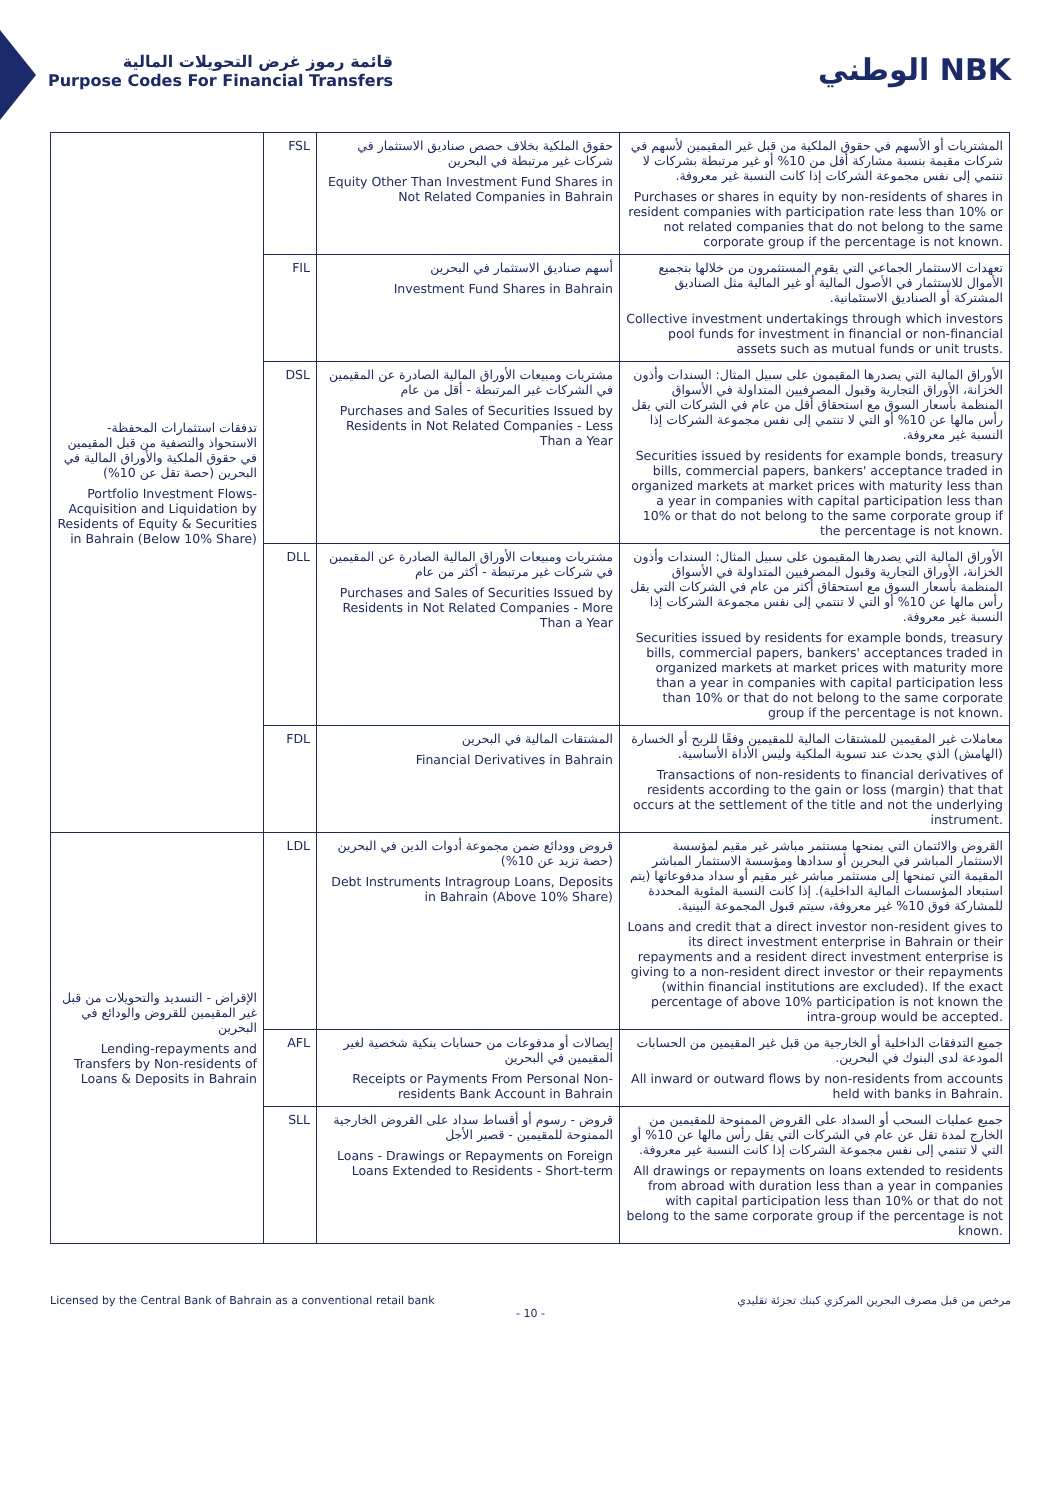قائمة رموز غرض التحويلات المالية
Purpose Codes For Financial Transfers
الوطني NBK
| تدفقات استثمارات المحفظة- الاستحواذ والتصفية من قبل المقيمين في حقوق الملكية والأوراق المالية في البحرين (حصة تقل عن 10%) Portfolio Investment Flows-Acquisition and Liquidation by Residents of Equity & Securities in Bahrain (Below 10% Share) | FSL | حقوق الملكية بخلاف حصص صناديق الاستثمار في شركات غير مرتبطة في البحرين Equity Other Than Investment Fund Shares in Not Related Companies in Bahrain | المشتريات أو الأسهم في حقوق الملكية من قبل غير المقيمين لأسهم في شركات مقيمة بنسبة مشاركة أقل من 10% أو غير مرتبطة بشركات لا تنتمي إلى نفس مجموعة الشركات إذا كانت النسبة غير معروفة. Purchases or shares in equity by non-residents of shares in resident companies with participation rate less than 10% or not related companies that do not belong to the same corporate group if the percentage is not known. |
| | FIL | أسهم صناديق الاستثمار في البحرين Investment Fund Shares in Bahrain | تعهدات الاستثمار الجماعي التي يقوم المستثمرون من خلالها بتجميع الأموال للاستثمار في الأصول المالية أو غير المالية مثل الصناديق المشتركة أو الصناديق الاستئمانية. Collective investment undertakings through which investors pool funds for investment in financial or non-financial assets such as mutual funds or unit trusts. |
| | DSL | مشتريات ومبيعات الأوراق المالية الصادرة عن المقيمين في الشركات غير المرتبطة - أقل من عام Purchases and Sales of Securities Issued by Residents in Not Related Companies - Less Than a Year | الأوراق المالية التي يصدرها المقيمون على سبيل المثال: السندات وأذون الخزانة، الأوراق التجارية وقبول المصرفيين المتداولة في الأسواق المنظمة بأسعار السوق مع استحقاق أقل من عام في الشركات التي يقل رأس مالها عن 10% أو التي لا تنتمي إلى نفس مجموعة الشركات إذا النسبة غير معروفة. Securities issued by residents for example bonds, treasury bills, commercial papers, bankers' acceptance traded in organized markets at market prices with maturity less than a year in companies with capital participation less than 10% or that do not belong to the same corporate group if the percentage is not known. |
| | DLL | مشتريات ومبيعات الأوراق المالية الصادرة عن المقيمين في شركات غير مرتبطة - أكثر من عام Purchases and Sales of Securities Issued by Residents in Not Related Companies - More Than a Year | الأوراق المالية التي يصدرها المقيمون على سبيل المثال: السندات وأذون الخزانة، الأوراق التجارية وقبول المصرفيين المتداولة في الأسواق المنظمة بأسعار السوق مع استحقاق أكثر من عام في الشركات التي يقل رأس مالها عن 10% أو التي لا تنتمي إلى نفس مجموعة الشركات إذا النسبة غير معروفة. Securities issued by residents for example bonds, treasury bills, commercial papers, bankers' acceptances traded in organized markets at market prices with maturity more than a year in companies with capital participation less than 10% or that do not belong to the same corporate group if the percentage is not known. |
| | FDL | المشتقات المالية في البحرين Financial Derivatives in Bahrain | معاملات غير المقيمين للمشتقات المالية للمقيمين وفقًا للربح أو الخسارة (الهامش) الذي يحدث عند تسوية الملكية وليس الأداة الأساسية. Transactions of non-residents to financial derivatives of residents according to the gain or loss (margin) that that occurs at the settlement of the title and not the underlying instrument. |
| الإقراض - التسديد والتحويلات من قبل غير المقيمين للقروض والودائع في البحرين Lending-repayments and Transfers by Non-residents of Loans & Deposits in Bahrain | LDL | قروض وودائع ضمن مجموعة أدوات الدين في البحرين (حصة تزيد عن 10%) Debt Instruments Intragroup Loans, Deposits in Bahrain (Above 10% Share) | القروض والائتمان التي يمنحها مستثمر مباشر غير مقيم لمؤسسة الاستثمار المباشر في البحرين أو سدادها ومؤسسة الاستثمار المباشر المقيمة التي تمنحها إلى مستثمر مباشر غير مقيم أو سداد مدفوعاتها (يتم استبعاد المؤسسات المالية الداخلية). إذا كانت النسبة المئوية المحددة للمشاركة فوق 10% غير معروفة، سيتم قبول المجموعة البينية. Loans and credit that a direct investor non-resident gives to its direct investment enterprise in Bahrain or their repayments and a resident direct investment enterprise is giving to a non-resident direct investor or their repayments (within financial institutions are excluded). If the exact percentage of above 10% participation is not known the intra-group would be accepted. |
| | AFL | إيصالات أو مدفوعات من حسابات بنكية شخصية لغير المقيمين في البحرين Receipts or Payments From Personal Non-residents Bank Account in Bahrain | جميع التدفقات الداخلية أو الخارجية من قبل غير المقيمين من الحسابات المودعة لدى البنوك في البحرين. All inward or outward flows by non-residents from accounts held with banks in Bahrain. |
| | SLL | قروض - رسوم أو أقساط سداد على القروض الخارجية الممنوحة للمقيمين - قصير الأجل Loans - Drawings or Repayments on Foreign Loans Extended to Residents - Short-term | جميع عمليات السحب أو السداد على القروض الممنوحة للمقيمين من الخارج لمدة تقل عن عام في الشركات التي يقل رأس مالها عن 10% أو التي لا تنتمي إلى نفس مجموعة الشركات إذا كانت النسبة غير معروفة. All drawings or repayments on loans extended to residents from abroad with duration less than a year in companies with capital participation less than 10% or that do not belong to the same corporate group if the percentage is not known. |
Licensed by the Central Bank of Bahrain as a conventional retail bank مرخص من قبل مصرف البحرين المركزي كبنك تجزئة تقليدي
- 10 -